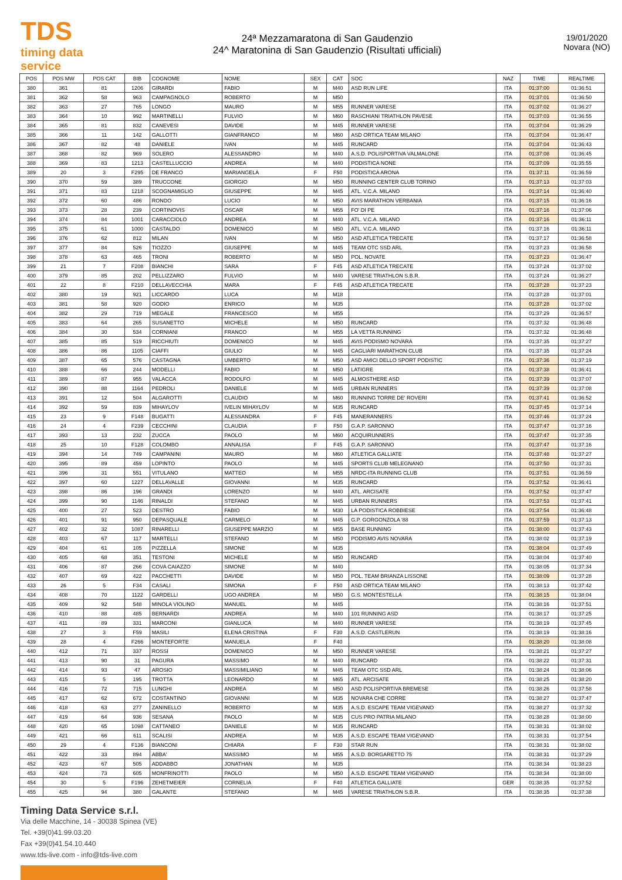TDS
timing data service
24ª Mezzamaratona di San Gaudenzio
24^ Maratonina di San Gaudenzio (Risultati ufficiali)
19/01/2020
Novara (NO)
| POS | POS MW | POS CAT | BIB | COGNOME | NOME | SEX | CAT | SOC | NAZ | TIME | REALTIME |
| --- | --- | --- | --- | --- | --- | --- | --- | --- | --- | --- | --- |
| 380 | 361 | 81 | 1206 | GIRARDI | FABIO | M | M40 | ASD RUN LIFE | ITA | 01:37:00 | 01:36:51 |
| 381 | 362 | 58 | 963 | CAMPAGNOLO | ROBERTO | M | M50 | | ITA | 01:37:01 | 01:36:50 |
| 382 | 363 | 27 | 765 | LONGO | MAURO | M | M55 | RUNNER VARESE | ITA | 01:37:02 | 01:36:27 |
| 383 | 364 | 10 | 992 | MARTINELLI | FULVIO | M | M60 | RASCHIANI TRIATHLON PAVESE | ITA | 01:37:03 | 01:36:55 |
| 384 | 365 | 81 | 832 | CANEVESI | DAVIDE | M | M45 | RUNNER VARESE | ITA | 01:37:04 | 01:36:29 |
| 385 | 366 | 11 | 142 | GALLOTTI | GIANFRANCO | M | M60 | ASD ORTICA TEAM MILANO | ITA | 01:37:04 | 01:36:47 |
| 386 | 367 | 82 | 48 | DANIELE | IVAN | M | M45 | RUNCARD | ITA | 01:37:04 | 01:36:43 |
| 387 | 368 | 82 | 969 | SOLERO | ALESSANDRO | M | M40 | A.S.D. POLISPORTIVA VALMALONE | ITA | 01:37:08 | 01:36:45 |
| 388 | 369 | 83 | 1213 | CASTELLUCCIO | ANDREA | M | M40 | PODISTICA NONE | ITA | 01:37:09 | 01:35:55 |
| 389 | 20 | 3 | F295 | DE FRANCO | MARIANGELA | F | F50 | PODISTICA ARONA | ITA | 01:37:11 | 01:36:59 |
| 390 | 370 | 59 | 389 | TRUCCONE | GIORGIO | M | M50 | RUNNING CENTER CLUB TORINO | ITA | 01:37:13 | 01:37:03 |
| 391 | 371 | 83 | 1218 | SCOGNAMIGLIO | GIUSEPPE | M | M45 | ATL. V.C.A. MILANO | ITA | 01:37:14 | 01:36:40 |
| 392 | 372 | 60 | 486 | RONDO | LUCIO | M | M50 | AVIS MARATHON VERBANIA | ITA | 01:37:15 | 01:36:16 |
| 393 | 373 | 28 | 239 | CORTINOVIS | OSCAR | M | M55 | FO' DI PE | ITA | 01:37:16 | 01:37:06 |
| 394 | 374 | 84 | 1001 | CARACCIOLO | ANDREA | M | M40 | ATL. V.C.A. MILANO | ITA | 01:37:16 | 01:36:11 |
| 395 | 375 | 61 | 1000 | CASTALDO | DOMENICO | M | M50 | ATL. V.C.A. MILANO | ITA | 01:37:16 | 01:36:11 |
| 396 | 376 | 62 | 812 | MILAN | IVAN | M | M50 | ASD ATLETICA TRECATE | ITA | 01:37:17 | 01:36:58 |
| 397 | 377 | 84 | 526 | TIOZZO | GIUSEPPE | M | M45 | TEAM OTC SSD ARL | ITA | 01:37:23 | 01:36:58 |
| 398 | 378 | 63 | 465 | TRONI | ROBERTO | M | M50 | POL. NOVATE | ITA | 01:37:23 | 01:36:47 |
| 399 | 21 | 7 | F208 | BIANCHI | SARA | F | F45 | ASD ATLETICA TRECATE | ITA | 01:37:24 | 01:37:02 |
| 400 | 379 | 85 | 202 | PELLIZZARO | FULVIO | M | M40 | VARESE TRIATHLON S.B.R. | ITA | 01:37:24 | 01:36:27 |
| 401 | 22 | 8 | F210 | DELLAVECCHIA | MARA | F | F45 | ASD ATLETICA TRECATE | ITA | 01:37:28 | 01:37:23 |
| 402 | 380 | 19 | 921 | LICCARDO | LUCA | M | M18 | | ITA | 01:37:28 | 01:37:01 |
| 403 | 381 | 58 | 920 | GODIO | ENRICO | M | M35 | | ITA | 01:37:28 | 01:37:02 |
| 404 | 382 | 29 | 719 | MEGALE | FRANCESCO | M | M55 | | ITA | 01:37:29 | 01:36:57 |
| 405 | 383 | 64 | 265 | SUSANETTO | MICHELE | M | M50 | RUNCARD | ITA | 01:37:32 | 01:36:48 |
| 406 | 384 | 30 | 534 | CORNIANI | FRANCO | M | M55 | LA VETTA RUNNING | ITA | 01:37:32 | 01:36:48 |
| 407 | 385 | 85 | 519 | RICCHIUTI | DOMENICO | M | M45 | AVIS PODISMO NOVARA | ITA | 01:37:35 | 01:37:27 |
| 408 | 386 | 86 | 1105 | CIAFFI | GIULIO | M | M45 | CAGLIARI MARATHON CLUB | ITA | 01:37:35 | 01:37:24 |
| 409 | 387 | 65 | 576 | CASTAGNA | UMBERTO | M | M50 | ASD AMICI DELLO SPORT PODISTIC | ITA | 01:37:36 | 01:37:19 |
| 410 | 388 | 66 | 244 | MODELLI | FABIO | M | M50 | LATIGRE | ITA | 01:37:38 | 01:36:41 |
| 411 | 389 | 87 | 955 | VALACCA | RODOLFO | M | M45 | ALMOSTHERE ASD | ITA | 01:37:39 | 01:37:07 |
| 412 | 390 | 88 | 1164 | PEDROLI | DANIELE | M | M45 | URBAN RUNNERS | ITA | 01:37:39 | 01:37:08 |
| 413 | 391 | 12 | 504 | ALGAROTTI | CLAUDIO | M | M60 | RUNNING TORRE DE' ROVERI | ITA | 01:37:41 | 01:36:52 |
| 414 | 392 | 59 | 839 | MIHAYLOV | IVELIN MIHAYLOV | M | M35 | RUNCARD | ITA | 01:37:45 | 01:37:14 |
| 415 | 23 | 9 | F148 | BUGATTI | ALESSANDRA | F | F45 | MANERANNERS | ITA | 01:37:46 | 01:37:24 |
| 416 | 24 | 4 | F239 | CECCHINI | CLAUDIA | F | F50 | G.A.P. SARONNO | ITA | 01:37:47 | 01:37:16 |
| 417 | 393 | 13 | 232 | ZUCCA | PAOLO | M | M60 | ACQUIRUNNERS | ITA | 01:37:47 | 01:37:35 |
| 418 | 25 | 10 | F128 | COLOMBO | ANNALISA | F | F45 | G.A.P. SARONNO | ITA | 01:37:47 | 01:37:16 |
| 419 | 394 | 14 | 749 | CAMPANINI | MAURO | M | M60 | ATLETICA GALLIATE | ITA | 01:37:48 | 01:37:27 |
| 420 | 395 | 89 | 459 | LOPINTO | PAOLO | M | M45 | SPORTS CLUB MELEGNANO | ITA | 01:37:50 | 01:37:31 |
| 421 | 396 | 31 | 551 | VITULANO | MATTEO | M | M55 | NRDC-ITA RUNNING CLUB | ITA | 01:37:51 | 01:36:59 |
| 422 | 397 | 60 | 1227 | DELLAVALLE | GIOVANNI | M | M35 | RUNCARD | ITA | 01:37:52 | 01:36:41 |
| 423 | 398 | 86 | 196 | GRANDI | LORENZO | M | M40 | ATL. ARCISATE | ITA | 01:37:52 | 01:37:47 |
| 424 | 399 | 90 | 1146 | RINALDI | STEFANO | M | M45 | URBAN RUNNERS | ITA | 01:37:53 | 01:37:41 |
| 425 | 400 | 27 | 523 | DESTRO | FABIO | M | M30 | LA PODISTICA ROBBIESE | ITA | 01:37:54 | 01:36:48 |
| 426 | 401 | 91 | 950 | DEPASQUALE | CARMELO | M | M45 | G.P. GORGONZOLA '88 | ITA | 01:37:59 | 01:37:13 |
| 427 | 402 | 32 | 1087 | RINARELLI | GIUSEPPE MARZIO | M | M55 | BASE RUNNING | ITA | 01:38:00 | 01:37:43 |
| 428 | 403 | 67 | 117 | MARTELLI | STEFANO | M | M50 | PODISMO AVIS NOVARA | ITA | 01:38:02 | 01:37:19 |
| 429 | 404 | 61 | 105 | PIZZELLA | SIMONE | M | M35 | | ITA | 01:38:04 | 01:37:49 |
| 430 | 405 | 68 | 351 | TESTONI | MICHELE | M | M50 | RUNCARD | ITA | 01:38:04 | 01:37:40 |
| 431 | 406 | 87 | 266 | COVA CAIAZZO | SIMONE | M | M40 | | ITA | 01:38:05 | 01:37:34 |
| 432 | 407 | 69 | 422 | PACCHETTI | DAVIDE | M | M50 | POL. TEAM BRIANZA LISSONE | ITA | 01:38:09 | 01:37:28 |
| 433 | 26 | 5 | F34 | CASALI | SIMONA | F | F50 | ASD ORTICA TEAM MILANO | ITA | 01:38:13 | 01:37:42 |
| 434 | 408 | 70 | 1122 | GARDELLI | UGO ANDREA | M | M50 | G.S. MONTESTELLA | ITA | 01:38:15 | 01:38:04 |
| 435 | 409 | 92 | 548 | MINOLA VIOLINO | MANUEL | M | M45 | | ITA | 01:38:16 | 01:37:51 |
| 436 | 410 | 88 | 485 | BERNARDI | ANDREA | M | M40 | 101 RUNNING ASD | ITA | 01:38:17 | 01:37:25 |
| 437 | 411 | 89 | 331 | MARCONI | GIANLUCA | M | M40 | RUNNER VARESE | ITA | 01:38:19 | 01:37:45 |
| 438 | 27 | 3 | F59 | MASILI | ELENA CRISTINA | F | F30 | A.S.D. CASTLERUN | ITA | 01:38:19 | 01:38:16 |
| 439 | 28 | 4 | F266 | MONTEFORTE | MANUELA | F | F40 | | ITA | 01:38:20 | 01:38:08 |
| 440 | 412 | 71 | 337 | ROSSI | DOMENICO | M | M50 | RUNNER VARESE | ITA | 01:38:21 | 01:37:27 |
| 441 | 413 | 90 | 31 | PAGURA | MASSIMO | M | M40 | RUNCARD | ITA | 01:38:22 | 01:37:31 |
| 442 | 414 | 93 | 47 | AROSIO | MASSIMILIANO | M | M45 | TEAM OTC SSD ARL | ITA | 01:38:24 | 01:38:06 |
| 443 | 415 | 5 | 195 | TROTTA | LEONARDO | M | M65 | ATL. ARCISATE | ITA | 01:38:25 | 01:38:20 |
| 444 | 416 | 72 | 715 | LUNGHI | ANDREA | M | M50 | ASD POLISPORTIVA BREMESE | ITA | 01:38:26 | 01:37:58 |
| 445 | 417 | 62 | 672 | COSTANTINO | GIOVANNI | M | M35 | NOVARA CHE CORRE | ITA | 01:38:27 | 01:37:47 |
| 446 | 418 | 63 | 277 | ZANINELLO | ROBERTO | M | M35 | A.S.D. ESCAPE TEAM VIGEVANO | ITA | 01:38:27 | 01:37:32 |
| 447 | 419 | 64 | 936 | SESANA | PAOLO | M | M35 | CUS PRO PATRIA MILANO | ITA | 01:38:28 | 01:38:00 |
| 448 | 420 | 65 | 1098 | CATTANEO | DANIELE | M | M35 | RUNCARD | ITA | 01:38:31 | 01:38:02 |
| 449 | 421 | 66 | 611 | SCALISI | ANDREA | M | M35 | A.S.D. ESCAPE TEAM VIGEVANO | ITA | 01:38:31 | 01:37:54 |
| 450 | 29 | 4 | F136 | BIANCONI | CHIARA | F | F30 | STAR RUN | ITA | 01:38:31 | 01:38:02 |
| 451 | 422 | 33 | 894 | ABBA' | MASSIMO | M | M55 | A.S.D. BORGARETTO 75 | ITA | 01:38:31 | 01:37:29 |
| 452 | 423 | 67 | 505 | ADDABBO | JONATHAN | M | M35 | | ITA | 01:38:34 | 01:38:23 |
| 453 | 424 | 73 | 605 | MONFRINOTTI | PAOLO | M | M50 | A.S.D. ESCAPE TEAM VIGEVANO | ITA | 01:38:34 | 01:38:00 |
| 454 | 30 | 5 | F196 | ZEHETMEIER | CORNELIA | F | F40 | ATLETICA GALLIATE | GER | 01:38:35 | 01:37:52 |
| 455 | 425 | 94 | 380 | GALANTE | STEFANO | M | M45 | VARESE TRIATHLON S.B.R. | ITA | 01:38:35 | 01:37:38 |
Timing Data Service s.r.l.
Via delle Macchine, 14 - 30038 Spinea (VE)
Tel. +39(0)41.99.03.20
Fax +39(0)41.54.10.440
www.tds-live.com - info@tds-live.com